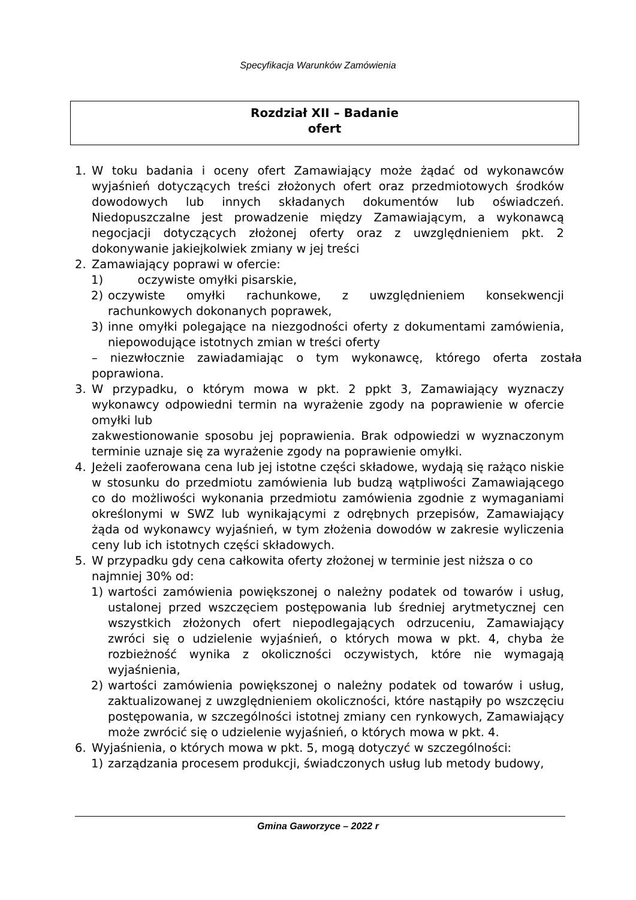Specyfikacja Warunków Zamówienia
Rozdział XII – Badanie
ofert
1. W toku badania i oceny ofert Zamawiający może żądać od wykonawców wyjaśnień dotyczących treści złożonych ofert oraz przedmiotowych środków dowodowych lub innych składanych dokumentów lub oświadczeń. Niedopuszczalne jest prowadzenie między Zamawiającym, a wykonawcą negocjacji dotyczących złożonej oferty oraz z uwzględnieniem pkt. 2 dokonywanie jakiejkolwiek zmiany w jej treści
2. Zamawiający poprawi w ofercie:
1) oczywiste omyłki pisarskie,
2) oczywiste omyłki rachunkowe, z uwzględnieniem konsekwencji rachunkowych dokonanych poprawek,
3) inne omyłki polegające na niezgodności oferty z dokumentami zamówienia, niepowodujące istotnych zmian w treści oferty
– niezwłocznie zawiadamiając o tym wykonawcę, którego oferta została poprawiona.
3. W przypadku, o którym mowa w pkt. 2 ppkt 3, Zamawiający wyznaczy wykonawcy odpowiedni termin na wyrażenie zgody na poprawienie w ofercie omyłki lub
zakwestionowanie sposobu jej poprawienia. Brak odpowiedzi w wyznaczonym terminie uznaje się za wyrażenie zgody na poprawienie omyłki.
4. Jeżeli zaoferowana cena lub jej istotne części składowe, wydają się rażąco niskie w stosunku do przedmiotu zamówienia lub budzą wątpliwości Zamawiającego co do możliwości wykonania przedmiotu zamówienia zgodnie z wymaganiami określonymi w SWZ lub wynikającymi z odrębnych przepisów, Zamawiający żąda od wykonawcy wyjaśnień, w tym złożenia dowodów w zakresie wyliczenia ceny lub ich istotnych części składowych.
5. W przypadku gdy cena całkowita oferty złożonej w terminie jest niższa o co najmniej 30% od:
1) wartości zamówienia powiększonej o należny podatek od towarów i usług, ustalonej przed wszczęciem postępowania lub średniej arytmetycznej cen wszystkich złożonych ofert niepodlegających odrzuceniu, Zamawiający zwróci się o udzielenie wyjaśnień, o których mowa w pkt. 4, chyba że rozbieżność wynika z okoliczności oczywistych, które nie wymagają wyjaśnienia,
2) wartości zamówienia powiększonej o należny podatek od towarów i usług, zaktualizowanej z uwzględnieniem okoliczności, które nastąpiły po wszczęciu postępowania, w szczególności istotnej zmiany cen rynkowych, Zamawiający może zwrócić się o udzielenie wyjaśnień, o których mowa w pkt. 4.
6. Wyjaśnienia, o których mowa w pkt. 5, mogą dotyczyć w szczególności:
1) zarządzania procesem produkcji, świadczonych usług lub metody budowy,
Gmina Gaworzyce – 2022 r